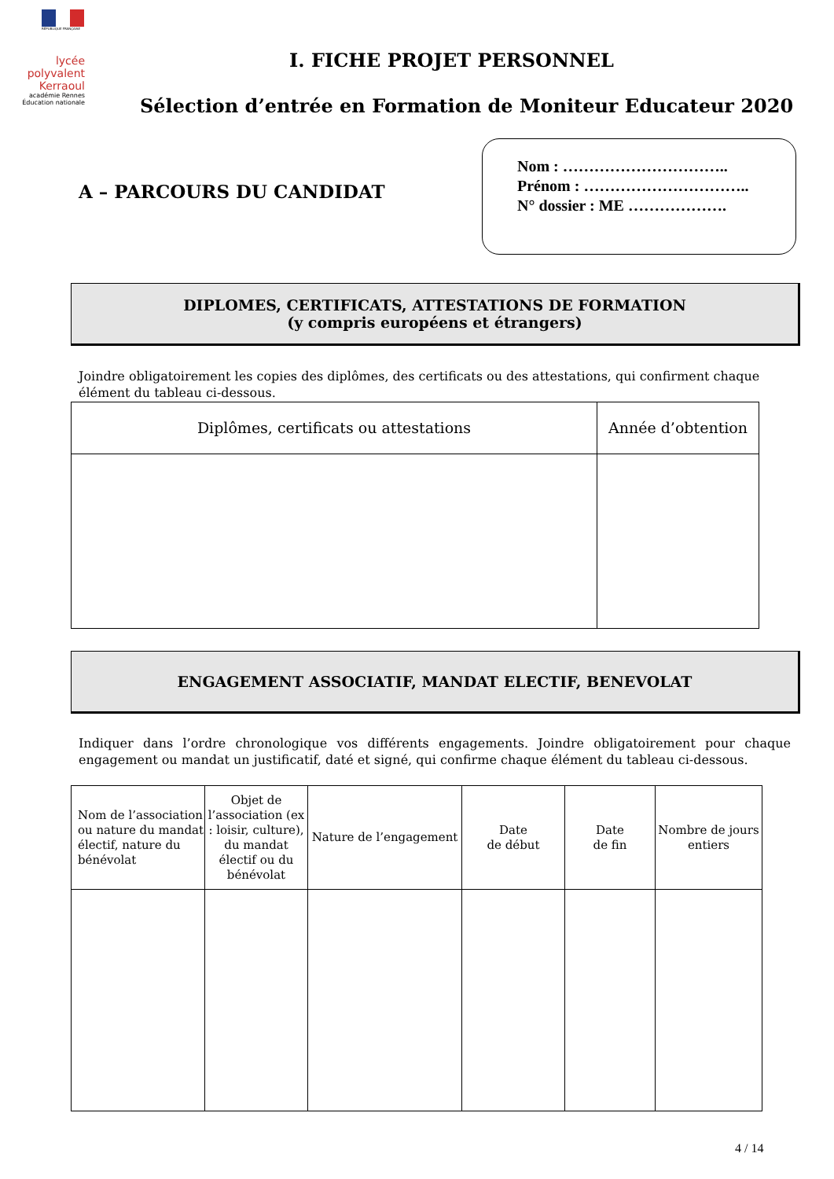RÉPUBLIQUE FRANÇAISE
lycée polyvalent Kerraoul
académie Rennes
Éducation nationale
I. FICHE PROJET PERSONNEL
Sélection d’entrée en Formation de Moniteur Educateur 2020
A – PARCOURS DU CANDIDAT
Nom : …………………………..
Prénom : …………………………..
N° dossier : ME ……………….
DIPLOMES, CERTIFICATS, ATTESTATIONS DE FORMATION
(y compris européens et étrangers)
Joindre obligatoirement les copies des diplômes, des certificats ou des attestations, qui confirment chaque élément du tableau ci-dessous.
| Diplômes, certificats ou attestations | Année d’obtention |
| --- | --- |
ENGAGEMENT ASSOCIATIF, MANDAT ELECTIF, BENEVOLAT
Indiquer dans l’ordre chronologique vos différents engagements. Joindre obligatoirement pour chaque engagement ou mandat un justificatif, daté et signé, qui confirme chaque élément du tableau ci-dessous.
| Nom de l’association ou nature du mandat électif, nature du bénévolat | Objet de l’association (ex : loisir, culture), du mandat électif ou du bénévolat | Nature de l’engagement | Date de début | Date de fin | Nombre de jours entiers |
| --- | --- | --- | --- | --- | --- |
4 / 14